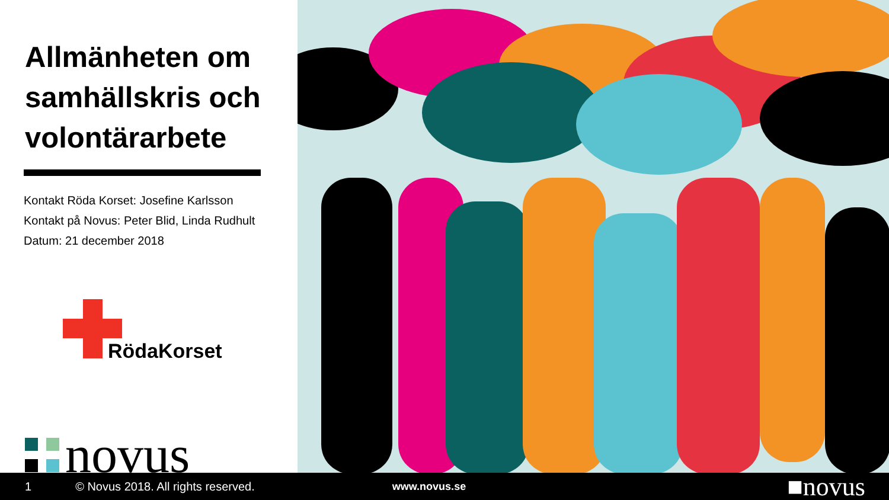Allmänheten om samhällskris och volontärarbete
Kontakt Röda Korset: Josefine Karlsson
Kontakt på Novus: Peter Blid, Linda Rudhult
Datum: 21 december 2018
RödaKorset
novus
1 © Novus 2018. All rights reserved. www.novus.se ■novus